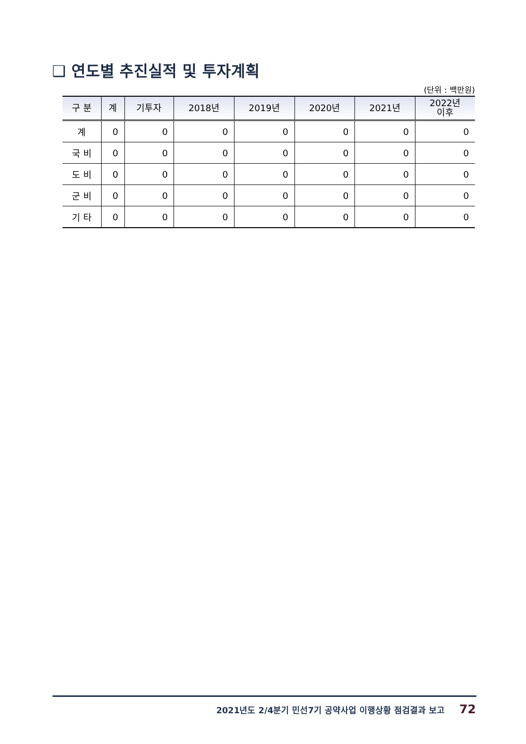❑ 연도별 추진실적 및 투자계획
(단위 : 백만원)
| 구 분 | 계 | 기투자 | 2018년 | 2019년 | 2020년 | 2021년 | 2022년 이후 |
| --- | --- | --- | --- | --- | --- | --- | --- |
| 계 | 0 | 0 | 0 | 0 | 0 | 0 | 0 |
| 국 비 | 0 | 0 | 0 | 0 | 0 | 0 | 0 |
| 도 비 | 0 | 0 | 0 | 0 | 0 | 0 | 0 |
| 군 비 | 0 | 0 | 0 | 0 | 0 | 0 | 0 |
| 기 타 | 0 | 0 | 0 | 0 | 0 | 0 | 0 |
2021년도 2/4분기 민선7기 공약사업 이행상황 점검결과 보고 72